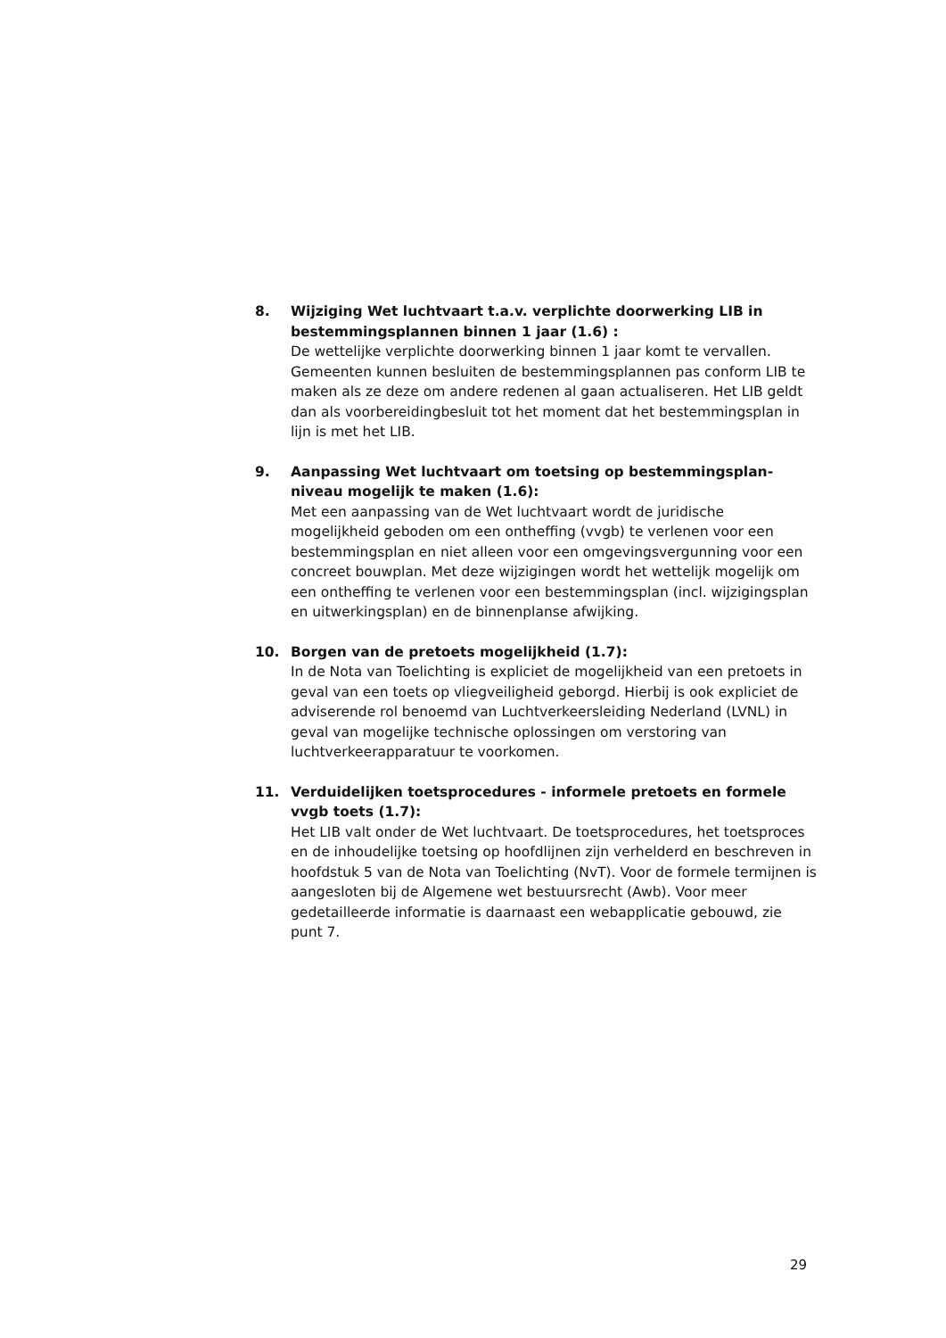8. Wijziging Wet luchtvaart t.a.v. verplichte doorwerking LIB in bestemmingsplannen binnen 1 jaar (1.6) :
De wettelijke verplichte doorwerking binnen 1 jaar komt te vervallen. Gemeenten kunnen besluiten de bestemmingsplannen pas conform LIB te maken als ze deze om andere redenen al gaan actualiseren. Het LIB geldt dan als voorbereidingbesluit tot het moment dat het bestemmingsplan in lijn is met het LIB.
9. Aanpassing Wet luchtvaart om toetsing op bestemmingsplan-niveau mogelijk te maken (1.6):
Met een aanpassing van de Wet luchtvaart wordt de juridische mogelijkheid geboden om een ontheffing (vvgb) te verlenen voor een bestemmingsplan en niet alleen voor een omgevingsvergunning voor een concreet bouwplan. Met deze wijzigingen wordt het wettelijk mogelijk om een ontheffing te verlenen voor een bestemmingsplan (incl. wijzigingsplan en uitwerkingsplan) en de binnenplanse afwijking.
10. Borgen van de pretoets mogelijkheid (1.7):
In de Nota van Toelichting is expliciet de mogelijkheid van een pretoets in geval van een toets op vliegveiligheid geborgd. Hierbij is ook expliciet de adviserende rol benoemd van Luchtverkeersleiding Nederland (LVNL) in geval van mogelijke technische oplossingen om verstoring van luchtverkeerapparatuur te voorkomen.
11. Verduidelijken toetsprocedures - informele pretoets en formele vvgb toets (1.7):
Het LIB valt onder de Wet luchtvaart. De toetsprocedures, het toetsproces en de inhoudelijke toetsing op hoofdlijnen zijn verhelderd en beschreven in hoofdstuk 5 van de Nota van Toelichting (NvT). Voor de formele termijnen is aangesloten bij de Algemene wet bestuursrecht (Awb). Voor meer gedetailleerde informatie is daarnaast een webapplicatie gebouwd, zie punt 7.
29